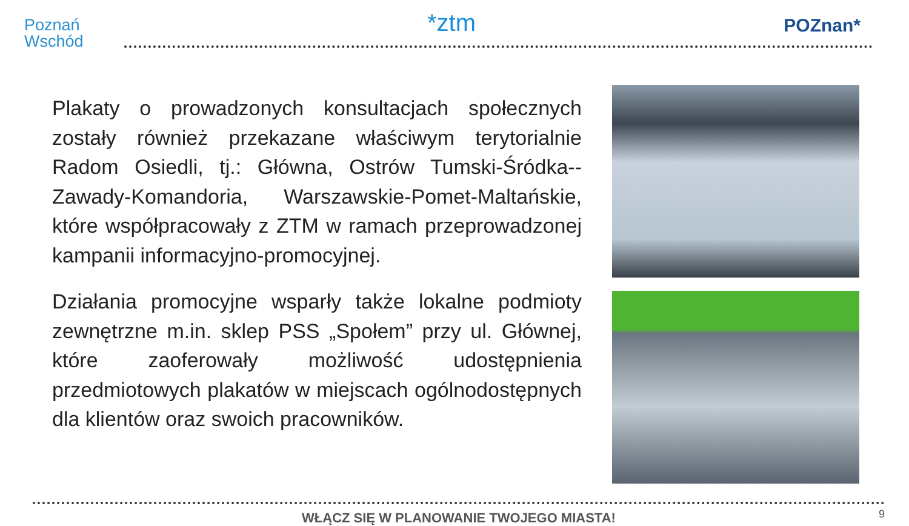Poznań
Wschód
*ztm POZnan*
Plakaty o prowadzonych konsultacjach społecznych zostały również przekazane właściwym terytorialnie Radom Osiedli, tj.: Główna, Ostrów Tumski-Śródka--Zawady-Komandoria, Warszawskie-Pomet-Maltańskie, które współpracowały z ZTM w ramach przeprowadzonej kampanii informacyjno-promocyjnej.
Działania promocyjne wsparły także lokalne podmioty zewnętrzne m.in. sklep PSS „Społem” przy ul. Głównej, które zaoferowały możliwość udostępnienia przedmiotowych plakatów w miejscach ogólnodostępnych dla klientów oraz swoich pracowników.
WŁĄCZ SIĘ W PLANOWANIE TWOJEGO MIASTA! 9